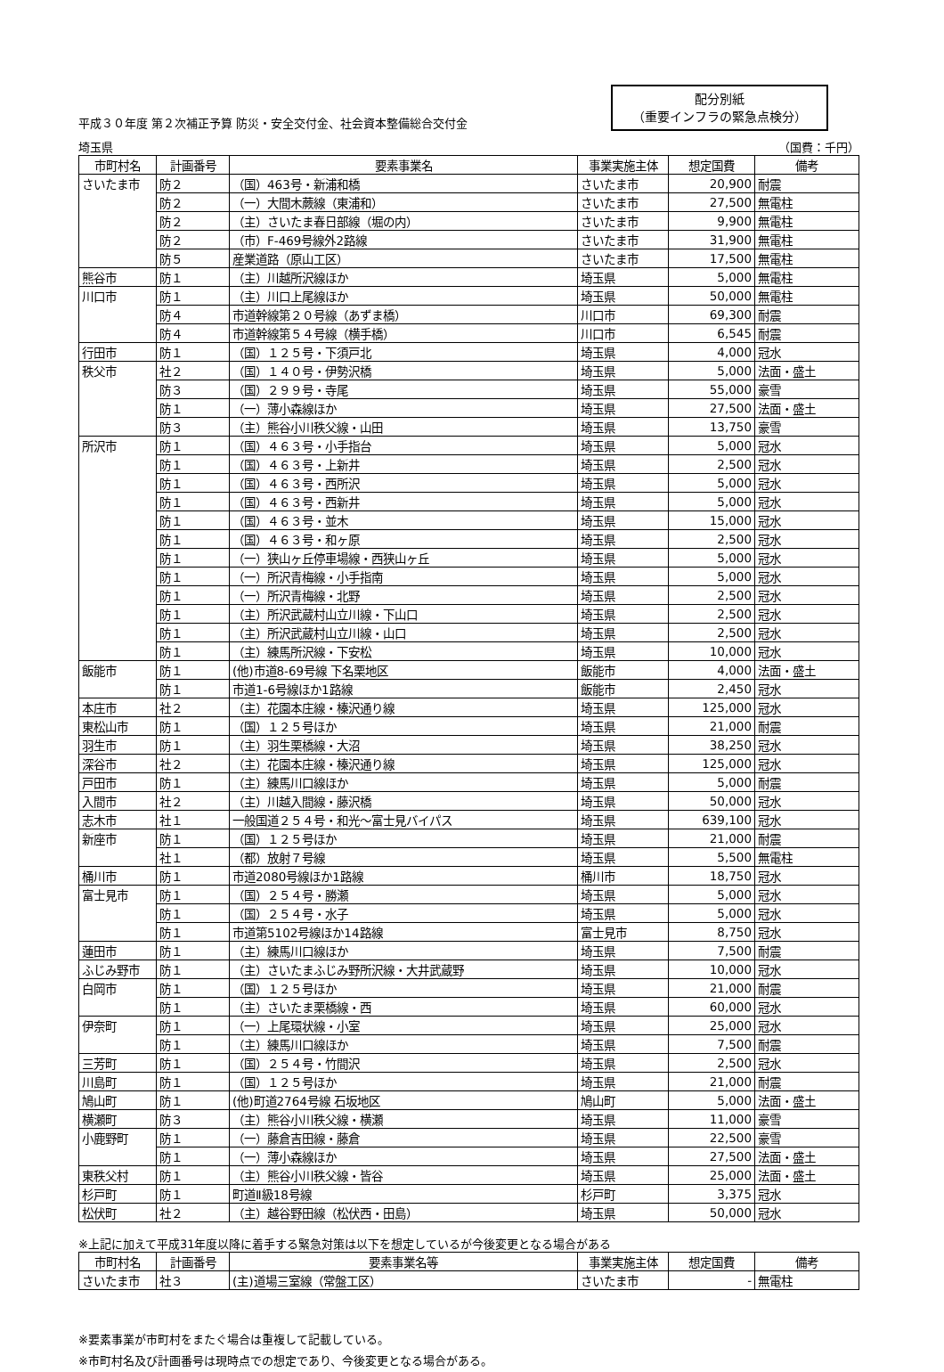平成３０年度 第２次補正予算 防災・安全交付金、社会資本整備総合交付金
配分別紙
（重要インフラの緊急点検分）
埼玉県 （国費：千円）
| 市町村名 | 計画番号 | 要素事業名 | 事業実施主体 | 想定国費 | 備考 |
| --- | --- | --- | --- | --- | --- |
| さいたま市 | 防２ | （国）463号・新浦和橋 | さいたま市 | 20,900 | 耐震 |
| | 防２ | （一）大間木蕨線（東浦和） | さいたま市 | 27,500 | 無電柱 |
| | 防２ | （主）さいたま春日部線（堀の内） | さいたま市 | 9,900 | 無電柱 |
| | 防２ | （市）F-469号線外2路線 | さいたま市 | 31,900 | 無電柱 |
| | 防５ | 産業道路（原山工区） | さいたま市 | 17,500 | 無電柱 |
| 熊谷市 | 防１ | （主）川越所沢線ほか | 埼玉県 | 5,000 | 無電柱 |
| 川口市 | 防１ | （主）川口上尾線ほか | 埼玉県 | 50,000 | 無電柱 |
| | 防４ | 市道幹線第２０号線（あずま橋） | 川口市 | 69,300 | 耐震 |
| | 防４ | 市道幹線第５４号線（横手橋） | 川口市 | 6,545 | 耐震 |
| 行田市 | 防１ | （国）１２５号・下須戸北 | 埼玉県 | 4,000 | 冠水 |
| 秩父市 | 社２ | （国）１４０号・伊勢沢橋 | 埼玉県 | 5,000 | 法面・盛土 |
| | 防３ | （国）２９９号・寺尾 | 埼玉県 | 55,000 | 豪雪 |
| | 防１ | （一）薄小森線ほか | 埼玉県 | 27,500 | 法面・盛土 |
| | 防３ | （主）熊谷小川秩父線・山田 | 埼玉県 | 13,750 | 豪雪 |
| 所沢市 | 防１ | （国）４６３号・小手指台 | 埼玉県 | 5,000 | 冠水 |
| | 防１ | （国）４６３号・上新井 | 埼玉県 | 2,500 | 冠水 |
| | 防１ | （国）４６３号・西所沢 | 埼玉県 | 5,000 | 冠水 |
| | 防１ | （国）４６３号・西新井 | 埼玉県 | 5,000 | 冠水 |
| | 防１ | （国）４６３号・並木 | 埼玉県 | 15,000 | 冠水 |
| | 防１ | （国）４６３号・和ヶ原 | 埼玉県 | 2,500 | 冠水 |
| | 防１ | （一）狭山ヶ丘停車場線・西狭山ヶ丘 | 埼玉県 | 5,000 | 冠水 |
| | 防１ | （一）所沢青梅線・小手指南 | 埼玉県 | 5,000 | 冠水 |
| | 防１ | （一）所沢青梅線・北野 | 埼玉県 | 2,500 | 冠水 |
| | 防１ | （主）所沢武蔵村山立川線・下山口 | 埼玉県 | 2,500 | 冠水 |
| | 防１ | （主）所沢武蔵村山立川線・山口 | 埼玉県 | 2,500 | 冠水 |
| | 防１ | （主）練馬所沢線・下安松 | 埼玉県 | 10,000 | 冠水 |
| 飯能市 | 防１ | (他)市道8-69号線 下名栗地区 | 飯能市 | 4,000 | 法面・盛土 |
| | 防１ | 市道1-6号線ほか1路線 | 飯能市 | 2,450 | 冠水 |
| 本庄市 | 社２ | （主）花園本庄線・榛沢通り線 | 埼玉県 | 125,000 | 冠水 |
| 東松山市 | 防１ | （国）１２５号ほか | 埼玉県 | 21,000 | 耐震 |
| 羽生市 | 防１ | （主）羽生栗橋線・大沼 | 埼玉県 | 38,250 | 冠水 |
| 深谷市 | 社２ | （主）花園本庄線・榛沢通り線 | 埼玉県 | 125,000 | 冠水 |
| 戸田市 | 防１ | （主）練馬川口線ほか | 埼玉県 | 5,000 | 耐震 |
| 入間市 | 社２ | （主）川越入間線・藤沢橋 | 埼玉県 | 50,000 | 冠水 |
| 志木市 | 社１ | 一般国道２５４号・和光～富士見バイパス | 埼玉県 | 639,100 | 冠水 |
| 新座市 | 防１ | （国）１２５号ほか | 埼玉県 | 21,000 | 耐震 |
| | 社１ | （都）放射７号線 | 埼玉県 | 5,500 | 無電柱 |
| 桶川市 | 防１ | 市道2080号線ほか1路線 | 桶川市 | 18,750 | 冠水 |
| 富士見市 | 防１ | （国）２５４号・勝瀬 | 埼玉県 | 5,000 | 冠水 |
| | 防１ | （国）２５４号・水子 | 埼玉県 | 5,000 | 冠水 |
| | 防１ | 市道第5102号線ほか14路線 | 富士見市 | 8,750 | 冠水 |
| 蓮田市 | 防１ | （主）練馬川口線ほか | 埼玉県 | 7,500 | 耐震 |
| ふじみ野市 | 防１ | （主）さいたまふじみ野所沢線・大井武蔵野 | 埼玉県 | 10,000 | 冠水 |
| 白岡市 | 防１ | （国）１２５号ほか | 埼玉県 | 21,000 | 耐震 |
| | 防１ | （主）さいたま栗橋線・西 | 埼玉県 | 60,000 | 冠水 |
| 伊奈町 | 防１ | （一）上尾環状線・小室 | 埼玉県 | 25,000 | 冠水 |
| | 防１ | （主）練馬川口線ほか | 埼玉県 | 7,500 | 耐震 |
| 三芳町 | 防１ | （国）２５４号・竹間沢 | 埼玉県 | 2,500 | 冠水 |
| 川島町 | 防１ | （国）１２５号ほか | 埼玉県 | 21,000 | 耐震 |
| 鳩山町 | 防１ | (他)町道2764号線 石坂地区 | 鳩山町 | 5,000 | 法面・盛土 |
| 横瀬町 | 防３ | （主）熊谷小川秩父線・横瀬 | 埼玉県 | 11,000 | 豪雪 |
| 小鹿野町 | 防１ | （一）藤倉吉田線・藤倉 | 埼玉県 | 22,500 | 豪雪 |
| | 防１ | （一）薄小森線ほか | 埼玉県 | 27,500 | 法面・盛土 |
| 東秩父村 | 防１ | （主）熊谷小川秩父線・皆谷 | 埼玉県 | 25,000 | 法面・盛土 |
| 杉戸町 | 防１ | 町道Ⅱ級18号線 | 杉戸町 | 3,375 | 冠水 |
| 松伏町 | 社２ | （主）越谷野田線（松伏西・田島） | 埼玉県 | 50,000 | 冠水 |
※上記に加えて平成31年度以降に着手する緊急対策は以下を想定しているが今後変更となる場合がある
| 市町村名 | 計画番号 | 要素事業名等 | 事業実施主体 | 想定国費 | 備考 |
| --- | --- | --- | --- | --- | --- |
| さいたま市 | 社３ | (主)道場三室線（常盤工区） | さいたま市 | - | 無電柱 |
※要素事業が市町村をまたぐ場合は重複して記載している。
※市町村名及び計画番号は現時点での想定であり、今後変更となる場合がある。